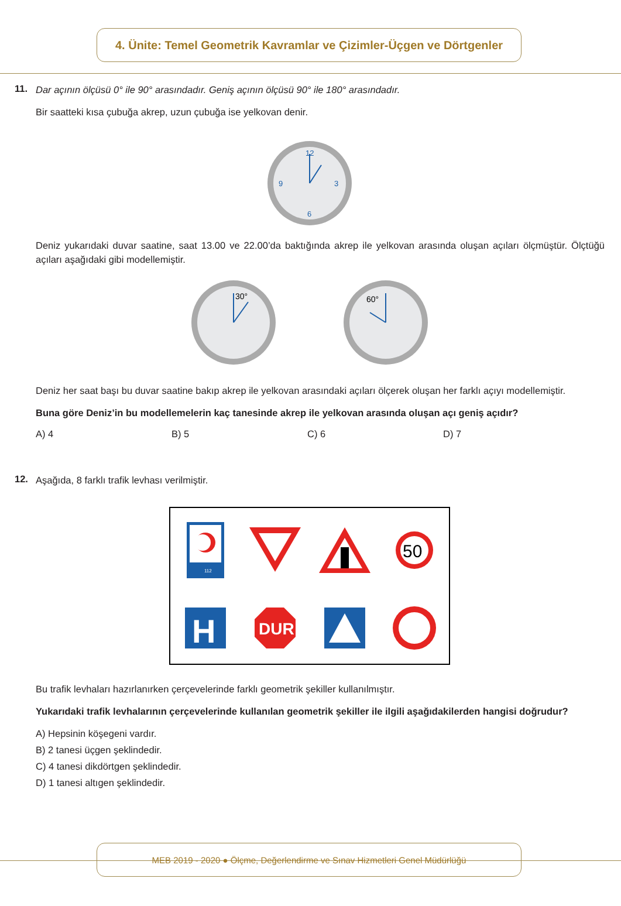4. Ünite: Temel Geometrik Kavramlar ve Çizimler-Üçgen ve Dörtgenler
11.
Dar açının ölçüsü 0° ile 90° arasındadır. Geniş açının ölçüsü 90° ile 180° arasındadır.
Bir saatteki kısa çubuğa akrep, uzun çubuğa ise yelkovan denir.
12
3
6
9
Deniz yukarıdaki duvar saatine, saat 13.00 ve 22.00’da baktığında akrep ile yelkovan arasında oluşan açıları ölçmüştür. Ölçtüğü açıları aşağıdaki gibi modellemiştir.
30°
60°
Deniz her saat başı bu duvar saatine bakıp akrep ile yelkovan arasındaki açıları ölçerek oluşan her farklı açıyı modellemiştir.
Buna göre Deniz’in bu modellemelerin kaç tanesinde akrep ile yelkovan arasında oluşan açı geniş açıdır?
A) 4 B) 5 C) 6 D) 7
12.
Aşağıda, 8 farklı trafik levhası verilmiştir.
112
50
H
DUR
Bu trafik levhaları hazırlanırken çerçevelerinde farklı geometrik şekiller kullanılmıştır.
Yukarıdaki trafik levhalarının çerçevelerinde kullanılan geometrik şekiller ile ilgili aşağıdakilerden hangisi doğrudur?
A) Hepsinin köşegeni vardır.
B) 2 tanesi üçgen şeklindedir.
C) 4 tanesi dikdörtgen şeklindedir.
D) 1 tanesi altıgen şeklindedir.
MEB 2019 - 2020 ● Ölçme, Değerlendirme ve Sınav Hizmetleri Genel Müdürlüğü